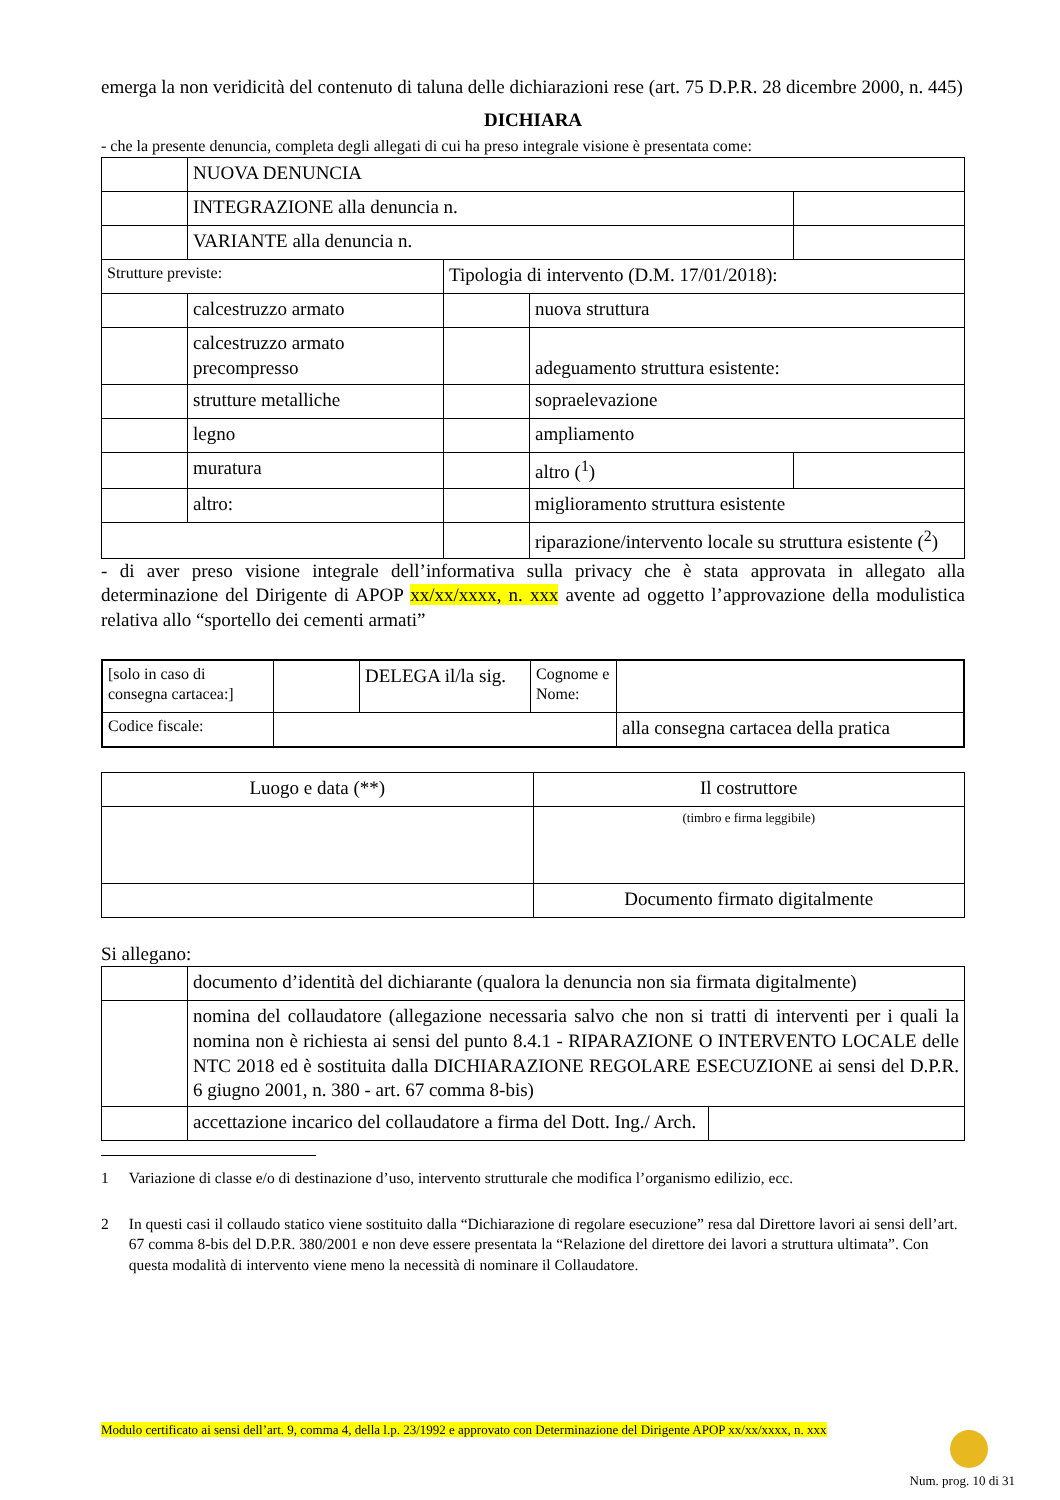emerga la non veridicità del contenuto di taluna delle dichiarazioni rese (art. 75 D.P.R. 28 dicembre 2000, n. 445)
DICHIARA
- che la presente denuncia, completa degli allegati di cui ha preso integrale visione è presentata come:
| | NUOVA DENUNCIA | | | | |
| | INTEGRAZIONE alla denuncia n. | | | | |
| | VARIANTE alla denuncia n. | | | | |
| Strutture previste: | | Tipologia di intervento (D.M. 17/01/2018): | | | |
| | calcestruzzo armato | | nuova struttura | | |
| | calcestruzzo armato precompresso | | adeguamento struttura esistente: | | |
| | strutture metalliche | | | sopraelevazione | |
| | legno | | | ampliamento | |
| | muratura | | | altro (<sup>1</sup>) | |
| | altro: | | miglioramento struttura esistente | | |
| | | | riparazione/intervento locale su struttura esistente (<sup>2</sup>) | | |
- di aver preso visione integrale dell’informativa sulla privacy che è stata approvata in allegato alla determinazione del Dirigente di APOP xx/xx/xxxx, n. xxx avente ad oggetto l’approvazione della modulistica relativa allo “sportello dei cementi armati”
| [solo in caso di consegna cartacea:] | | DELEGA il/la sig. | Cognome e Nome: | |
| Codice fiscale: | | | | alla consegna cartacea della pratica |
| Luogo e data (**) | Il costruttore |
| | (timbro e firma leggibile) |
| | Documento firmato digitalmente |
Si allegano:
| | documento d’identità del dichiarante (qualora la denuncia non sia firmata digitalmente) | |
| | nomina del collaudatore (allegazione necessaria salvo che non si tratti di interventi per i quali la nomina non è richiesta ai sensi del punto 8.4.1 - RIPARAZIONE O INTERVENTO LOCALE delle NTC 2018 ed è sostituita dalla DICHIARAZIONE REGOLARE ESECUZIONE ai sensi del D.P.R. 6 giugno 2001, n. 380 - art. 67 comma 8-bis) | |
| | accettazione incarico del collaudatore a firma del Dott. Ing./ Arch. | |
1 Variazione di classe e/o di destinazione d’uso, intervento strutturale che modifica l’organismo edilizio, ecc.
2 In questi casi il collaudo statico viene sostituito dalla “Dichiarazione di regolare esecuzione” resa dal Direttore lavori ai sensi dell’art. 67 comma 8-bis del D.P.R. 380/2001 e non deve essere presentata la “Relazione del direttore dei lavori a struttura ultimata”. Con questa modalità di intervento viene meno la necessità di nominare il Collaudatore.
Modulo certificato ai sensi dell’art. 9, comma 4, della l.p. 23/1992 e approvato con Determinazione del Dirigente APOP xx/xx/xxxx, n. xxx
Num. prog. 10 di 31